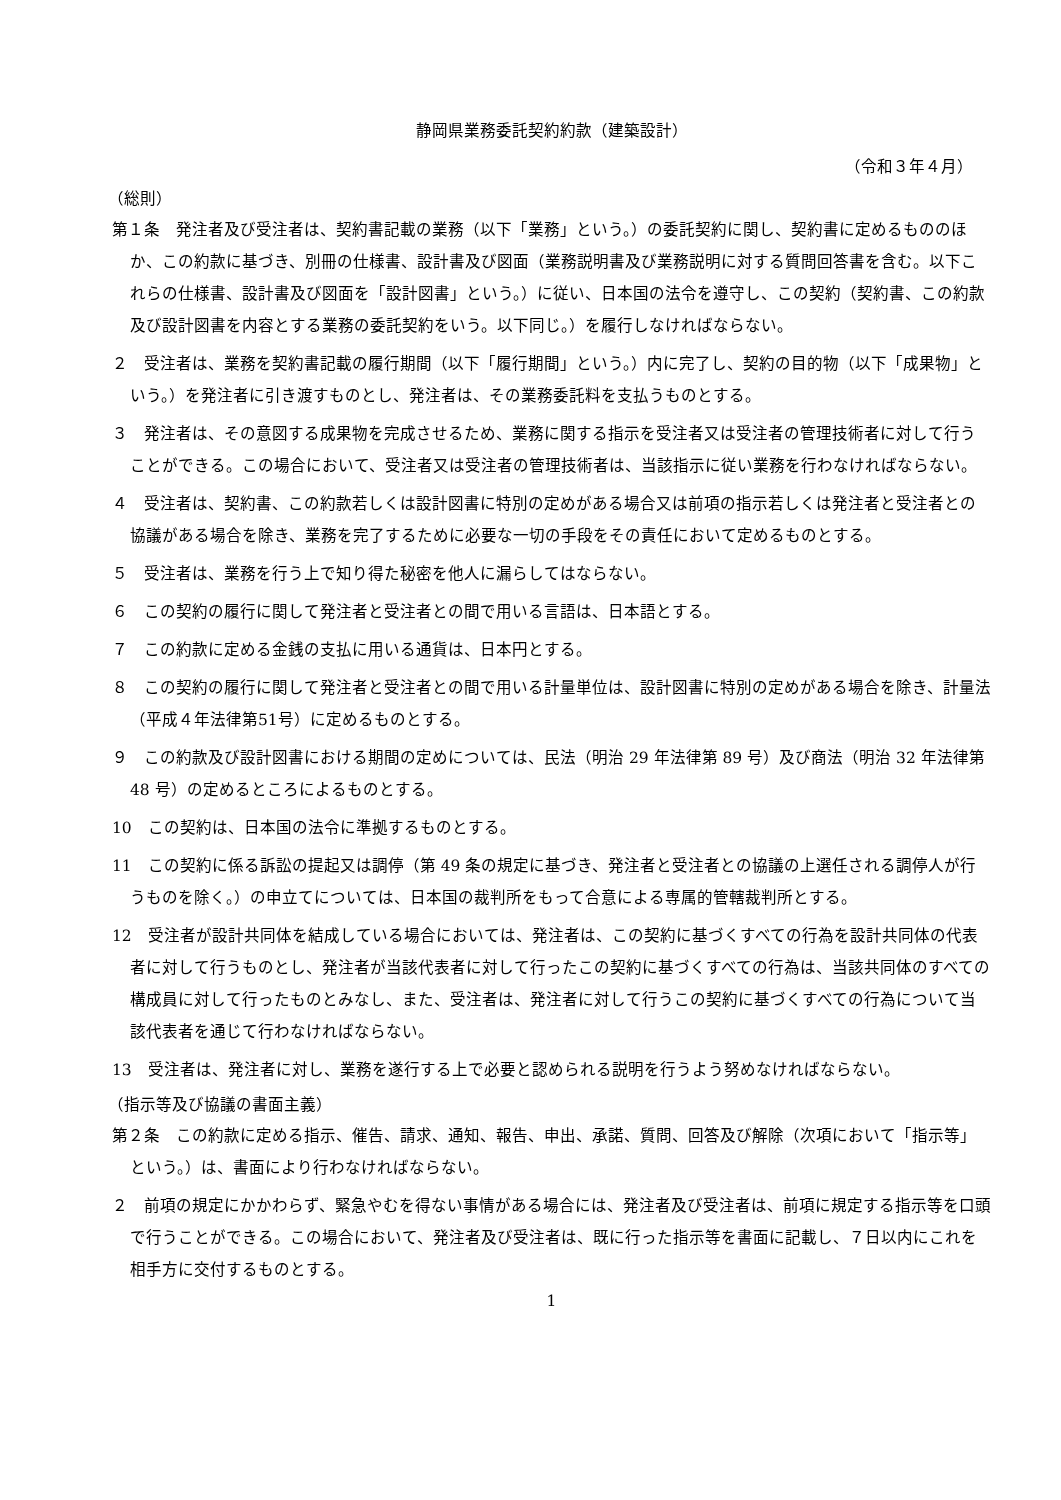静岡県業務委託契約約款（建築設計）
（令和３年４月）
（総則）
第１条　発注者及び受注者は、契約書記載の業務（以下「業務」という。）の委託契約に関し、契約書に定めるもののほか、この約款に基づき、別冊の仕様書、設計書及び図面（業務説明書及び業務説明に対する質問回答書を含む。以下これらの仕様書、設計書及び図面を「設計図書」という。）に従い、日本国の法令を遵守し、この契約（契約書、この約款及び設計図書を内容とする業務の委託契約をいう。以下同じ。）を履行しなければならない。
２　受注者は、業務を契約書記載の履行期間（以下「履行期間」という。）内に完了し、契約の目的物（以下「成果物」という。）を発注者に引き渡すものとし、発注者は、その業務委託料を支払うものとする。
３　発注者は、その意図する成果物を完成させるため、業務に関する指示を受注者又は受注者の管理技術者に対して行うことができる。この場合において、受注者又は受注者の管理技術者は、当該指示に従い業務を行わなければならない。
４　受注者は、契約書、この約款若しくは設計図書に特別の定めがある場合又は前項の指示若しくは発注者と受注者との協議がある場合を除き、業務を完了するために必要な一切の手段をその責任において定めるものとする。
５　受注者は、業務を行う上で知り得た秘密を他人に漏らしてはならない。
６　この契約の履行に関して発注者と受注者との間で用いる言語は、日本語とする。
７　この約款に定める金銭の支払に用いる通貨は、日本円とする。
８　この契約の履行に関して発注者と受注者との間で用いる計量単位は、設計図書に特別の定めがある場合を除き、計量法（平成４年法律第51号）に定めるものとする。
９　この約款及び設計図書における期間の定めについては、民法（明治 29 年法律第 89 号）及び商法（明治 32 年法律第 48 号）の定めるところによるものとする。
10　この契約は、日本国の法令に準拠するものとする。
11　この契約に係る訴訟の提起又は調停（第 49 条の規定に基づき、発注者と受注者との協議の上選任される調停人が行うものを除く。）の申立てについては、日本国の裁判所をもって合意による専属的管轄裁判所とする。
12　受注者が設計共同体を結成している場合においては、発注者は、この契約に基づくすべての行為を設計共同体の代表者に対して行うものとし、発注者が当該代表者に対して行ったこの契約に基づくすべての行為は、当該共同体のすべての構成員に対して行ったものとみなし、また、受注者は、発注者に対して行うこの契約に基づくすべての行為について当該代表者を通じて行わなければならない。
13　受注者は、発注者に対し、業務を遂行する上で必要と認められる説明を行うよう努めなければならない。
（指示等及び協議の書面主義）
第２条　この約款に定める指示、催告、請求、通知、報告、申出、承諾、質問、回答及び解除（次項において「指示等」という。）は、書面により行わなければならない。
２　前項の規定にかかわらず、緊急やむを得ない事情がある場合には、発注者及び受注者は、前項に規定する指示等を口頭で行うことができる。この場合において、発注者及び受注者は、既に行った指示等を書面に記載し、７日以内にこれを相手方に交付するものとする。
1